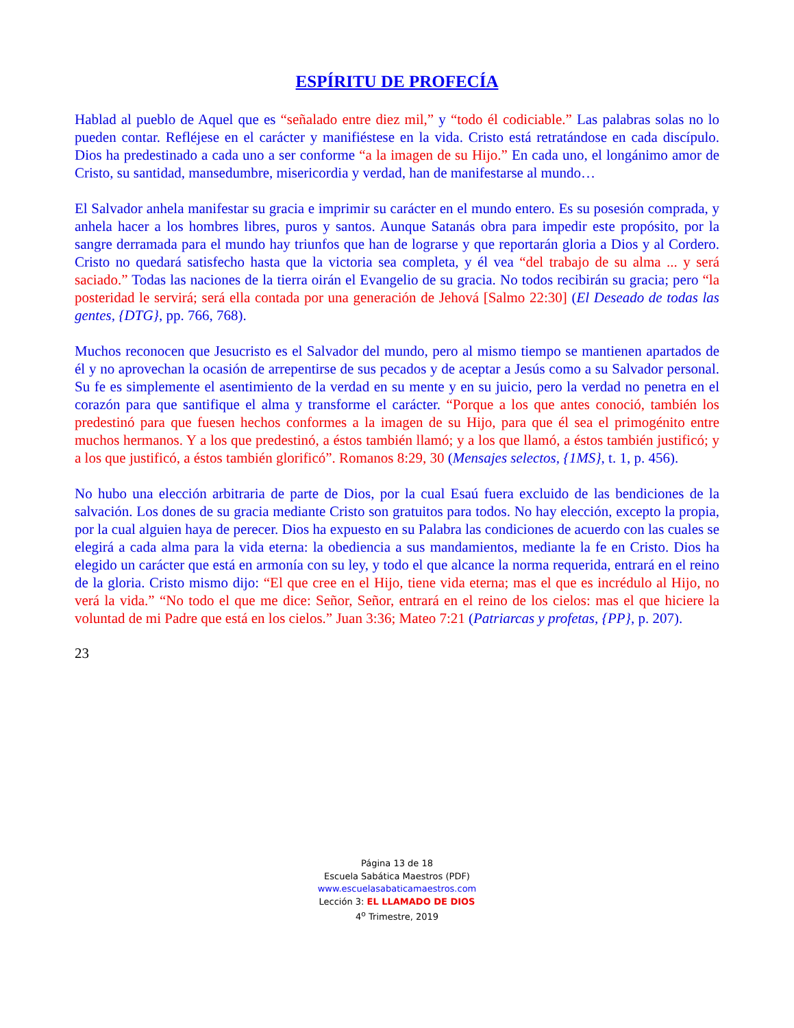ESPÍRITU DE PROFECÍA
Hablad al pueblo de Aquel que es “señalado entre diez mil,” y “todo él codiciable.” Las palabras solas no lo pueden contar. Refléjese en el carácter y manifiéstese en la vida. Cristo está retratándose en cada discípulo. Dios ha predestinado a cada uno a ser conforme “a la imagen de su Hijo.” En cada uno, el longánimo amor de Cristo, su santidad, mansedumbre, misericordia y verdad, han de manifestarse al mundo…
El Salvador anhela manifestar su gracia e imprimir su carácter en el mundo entero. Es su posesión comprada, y anhela hacer a los hombres libres, puros y santos. Aunque Satanás obra para impedir este propósito, por la sangre derramada para el mundo hay triunfos que han de lograrse y que reportarán gloria a Dios y al Cordero. Cristo no quedará satisfecho hasta que la victoria sea completa, y él vea “del trabajo de su alma ... y será saciado.” Todas las naciones de la tierra oirán el Evangelio de su gracia. No todos recibirán su gracia; pero “la posteridad le servirá; será ella contada por una generación de Jehová [Salmo 22:30] (El Deseado de todas las gentes, {DTG}, pp. 766, 768).
Muchos reconocen que Jesucristo es el Salvador del mundo, pero al mismo tiempo se mantienen apartados de él y no aprovechan la ocasión de arrepentirse de sus pecados y de aceptar a Jesús como a su Salvador personal. Su fe es simplemente el asentimiento de la verdad en su mente y en su juicio, pero la verdad no penetra en el corazón para que santifique el alma y transforme el carácter. “Porque a los que antes conoció, también los predestinó para que fuesen hechos conformes a la imagen de su Hijo, para que él sea el primogénito entre muchos hermanos. Y a los que predestinó, a éstos también llamó; y a los que llamó, a éstos también justificó; y a los que justificó, a éstos también glorificó”. Romanos 8:29, 30 (Mensajes selectos, {1MS}, t. 1, p. 456).
No hubo una elección arbitraria de parte de Dios, por la cual Esaú fuera excluido de las bendiciones de la salvación. Los dones de su gracia mediante Cristo son gratuitos para todos. No hay elección, excepto la propia, por la cual alguien haya de perecer. Dios ha expuesto en su Palabra las condiciones de acuerdo con las cuales se elegirá a cada alma para la vida eterna: la obediencia a sus mandamientos, mediante la fe en Cristo. Dios ha elegido un carácter que está en armonía con su ley, y todo el que alcance la norma requerida, entrará en el reino de la gloria. Cristo mismo dijo: “El que cree en el Hijo, tiene vida eterna; mas el que es incrédulo al Hijo, no verá la vida.” “No todo el que me dice: Señor, Señor, entrará en el reino de los cielos: mas el que hiciere la voluntad de mi Padre que está en los cielos.” Juan 3:36; Mateo 7:21 (Patriarcas y profetas, {PP}, p. 207).
23
Página 13 de 18
Escuela Sabática Maestros (PDF)
www.escuelasabaticamaestros.com
Lección 3: EL LLAMADO DE DIOS
4<sup>o</sup> Trimestre, 2019